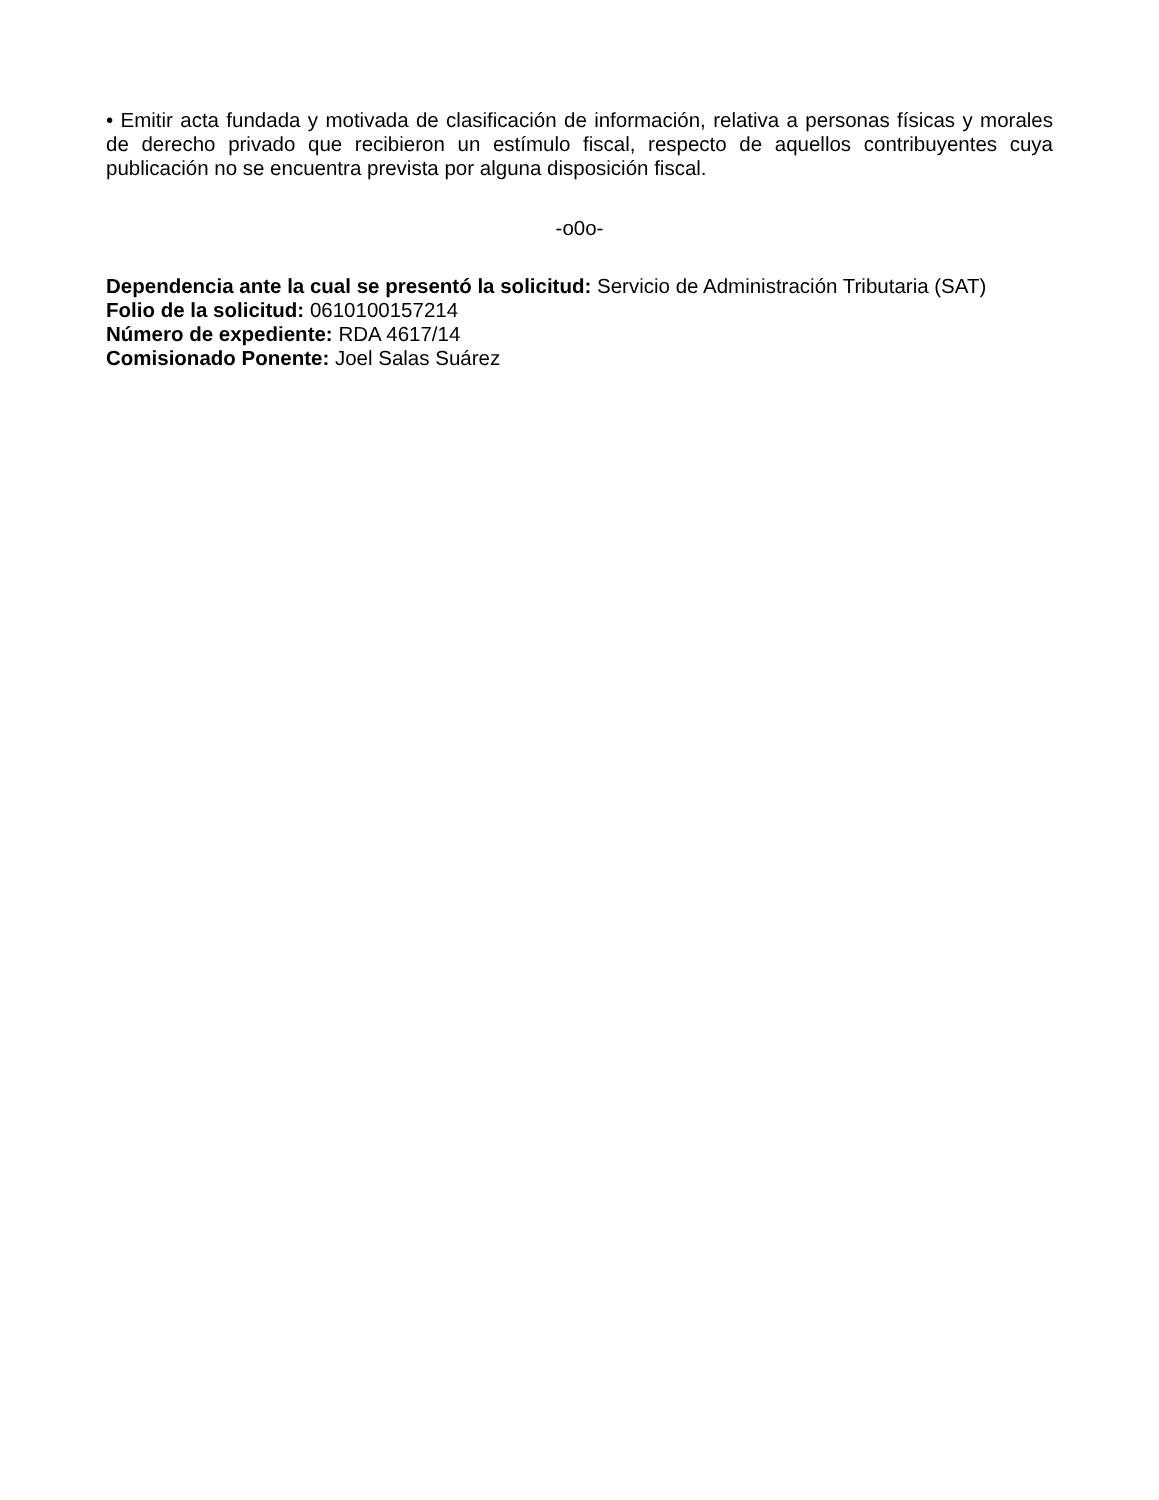• Emitir acta fundada y motivada de clasificación de información, relativa a personas físicas y morales de derecho privado que recibieron un estímulo fiscal, respecto de aquellos contribuyentes cuya publicación no se encuentra prevista por alguna disposición fiscal.
-o0o-
Dependencia ante la cual se presentó la solicitud: Servicio de Administración Tributaria (SAT)
Folio de la solicitud: 0610100157214
Número de expediente: RDA 4617/14
Comisionado Ponente: Joel Salas Suárez